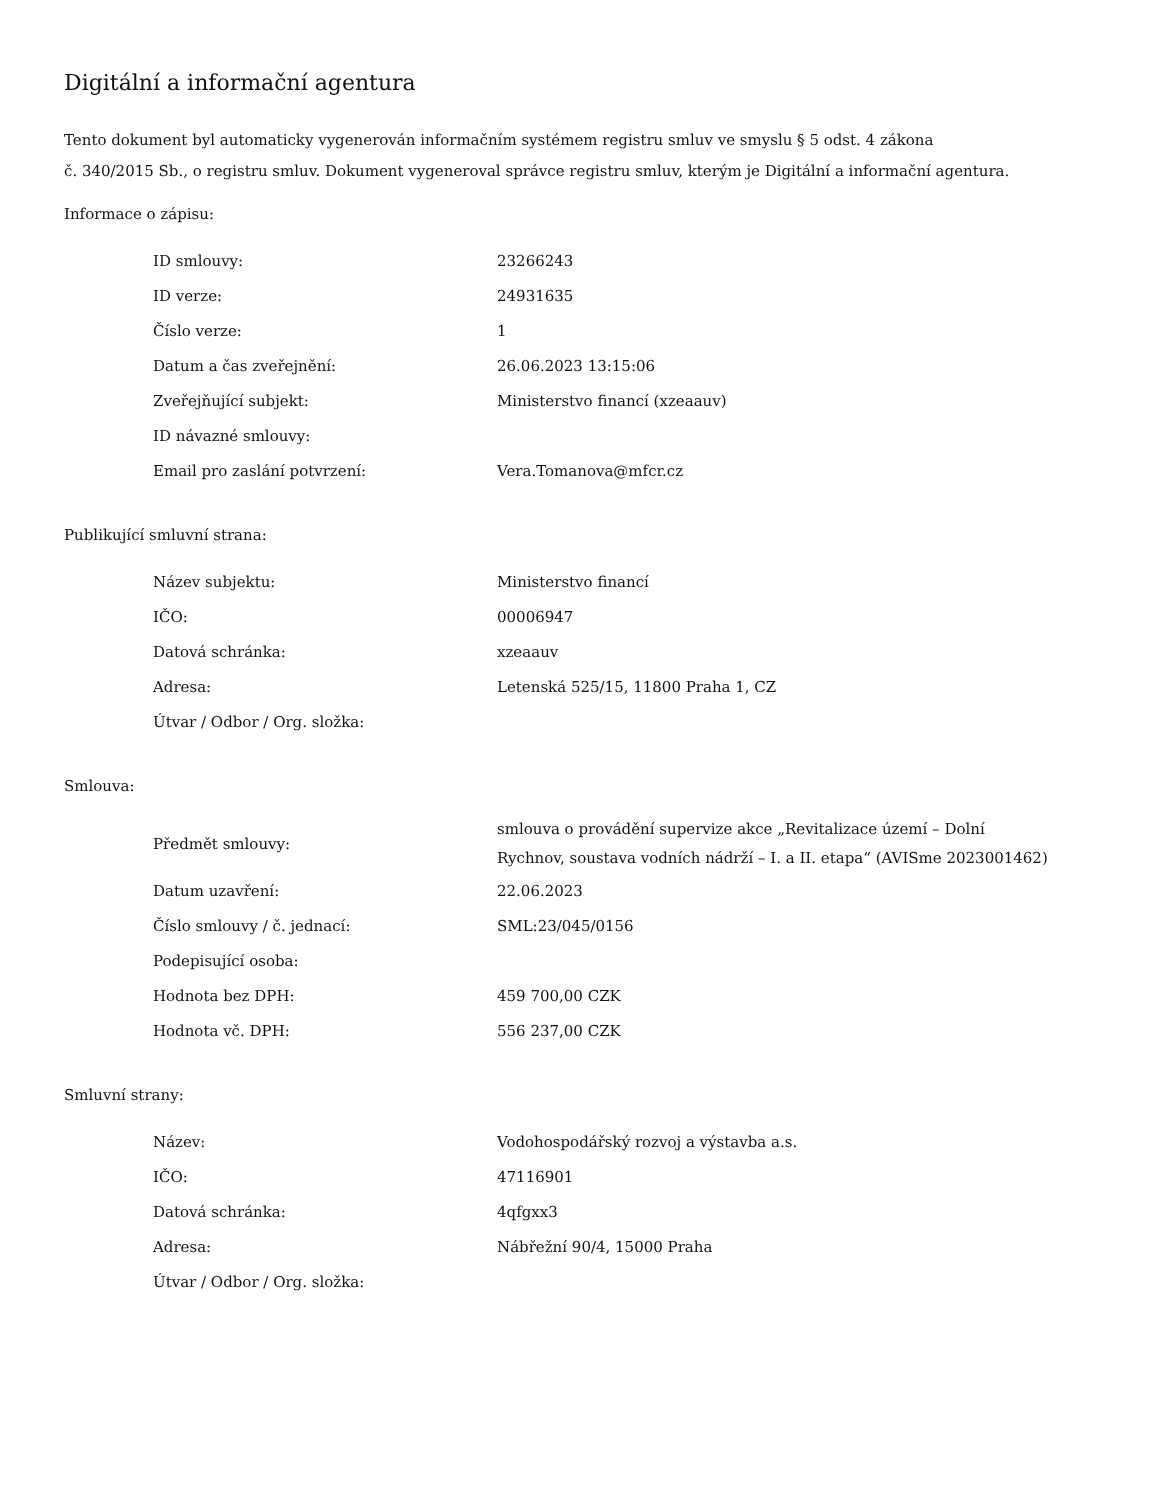Digitální a informační agentura
Tento dokument byl automaticky vygenerován informačním systémem registru smluv ve smyslu § 5 odst. 4 zákona
č. 340/2015 Sb., o registru smluv. Dokument vygeneroval správce registru smluv, kterým je Digitální a informační agentura.
Informace o zápisu:
| ID smlouvy: | 23266243 |
| ID verze: | 24931635 |
| Číslo verze: | 1 |
| Datum a čas zveřejnění: | 26.06.2023 13:15:06 |
| Zveřejňující subjekt: | Ministerstvo financí (xzeaauv) |
| ID návazné smlouvy: | |
| Email pro zaslání potvrzení: | Vera.Tomanova@mfcr.cz |
Publikující smluvní strana:
| Název subjektu: | Ministerstvo financí |
| IČO: | 00006947 |
| Datová schránka: | xzeaauv |
| Adresa: | Letenská 525/15, 11800 Praha 1, CZ |
| Útvar / Odbor / Org. složka: | |
Smlouva:
| Předmět smlouvy: | smlouva o provádění supervize akce „Revitalizace území – Dolní Rychnov, soustava vodních nádrží – I. a II. etapa“ (AVISme 2023001462) |
| Datum uzavření: | 22.06.2023 |
| Číslo smlouvy / č. jednací: | SML:23/045/0156 |
| Podepisující osoba: | |
| Hodnota bez DPH: | 459 700,00 CZK |
| Hodnota vč. DPH: | 556 237,00 CZK |
Smluvní strany:
| Název: | Vodohospodářský rozvoj a výstavba a.s. |
| IČO: | 47116901 |
| Datová schránka: | 4qfgxx3 |
| Adresa: | Nábřežní 90/4, 15000 Praha |
| Útvar / Odbor / Org. složka: | |